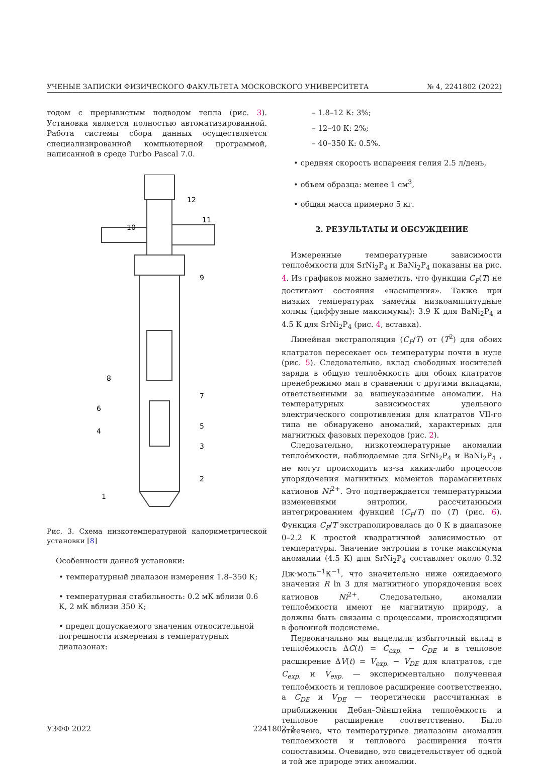УЧЕНЫЕ ЗАПИСКИ ФИЗИЧЕСКОГО ФАКУЛЬТЕТА МОСКОВСКОГО УНИВЕРСИТЕТА № 4, 2241802 (2022)
тодом с прерывистым подводом тепла (рис. 3). Установка является полностью автоматизированной. Работа системы сбора данных осуществляется специализированной компьютерной программой, написанной в среде Turbo Pascal 7.0.
12
11
10
9
8
7
6
5
4
3
2
1
Рис. 3. Схема низкотемпературной калориметрической установки [8]
Особенности данной установки:
• температурный диапазон измерения 1.8–350 К;
• температурная стабильность: 0.2 мК вблизи 0.6 К, 2 мК вблизи 350 К;
• предел допускаемого значения относительной погрешности измерения в температурных диапазонах:
– 1.8–12 К: 3%;
– 12–40 К: 2%;
– 40–350 К: 0.5%.
• средняя скорость испарения гелия 2.5 л/день,
• объем образца: менее 1 см<sup>3</sup>,
• общая масса примерно 5 кг.
2. РЕЗУЛЬТАТЫ И ОБСУЖДЕНИЕ
Измеренные температурные зависимости теплоёмкости для SrNi<sub>2</sub>P<sub>4</sub> и BaNi<sub>2</sub>P<sub>4</sub> показаны на рис. 4. Из графиков можно заметить, что функции C<sub>P</sub>(T) не достигают состояния «насыщения». Также при низких температурах заметны низкоамплитудные холмы (диффузные максимумы): 3.9 К для BaNi<sub>2</sub>P<sub>4</sub> и 4.5 К для SrNi<sub>2</sub>P<sub>4</sub> (рис. 4, вставка).
Линейная экстраполяция (C<sub>P</sub>/T) от (T<sup>2</sup>) для обоих клатратов пересекает ось температуры почти в нуле (рис. 5). Следовательно, вклад свободных носителей заряда в общую теплоёмкость для обоих клатратов пренебрежимо мал в сравнении с другими вкладами, ответственными за вышеуказанные аномалии. На температурных зависимостях удельного электрического сопротивления для клатратов VII-го типа не обнаружено аномалий, характерных для магнитных фазовых переходов (рис. 2).
Следовательно, низкотемпературные аномалии теплоёмкости, наблюдаемые для SrNi<sub>2</sub>P<sub>4</sub> и BaNi<sub>2</sub>P<sub>4</sub> , не могут происходить из-за каких-либо процессов упорядочения магнитных моментов парамагнитных катионов Ni<sup>2+</sup>. Это подтверждается температурными изменениями энтропии, рассчитанными интегрированием функций (C<sub>P</sub>/T) по (T) (рис. 6). Функция C<sub>P</sub>/T экстраполировалась до 0 К в диапазоне 0–2.2 К простой квадратичной зависимостью от температуры. Значение энтропии в точке максимума аномалии (4.5 К) для SrNi<sub>2</sub>P<sub>4</sub> составляет около 0.32 Дж·моль<sup>−1</sup>К<sup>−1</sup>, что значительно ниже ожидаемого значения R ln 3 для магнитного упорядочения всех катионов Ni<sup>2+</sup>. Следовательно, аномалии теплоёмкости имеют не магнитную природу, а должны быть связаны с процессами, происходящими в фононной подсистеме.
Первоначально мы выделили избыточный вклад в теплоёмкость ΔC(t) = C<sub>exp.</sub> − C<sub>DE</sub> и в тепловое расширение ΔV(t) = V<sub>exp.</sub> − V<sub>DE</sub> для клатратов, где C<sub>exp.</sub> и V<sub>exp.</sub> — экспериментально полученная теплоёмкость и тепловое расширение соответственно, а C<sub>DE</sub> и V<sub>DE</sub> — теоретически рассчитанная в приближении Дебая–Эйнштейна теплоёмкость и тепловое расширение соответственно. Было отмечено, что температурные диапазоны аномалии теплоемкости и теплового расширения почти сопоставимы. Очевидно, это свидетельствует об одной и той же природе этих аномалии.
УЗФФ 2022 2241802–3